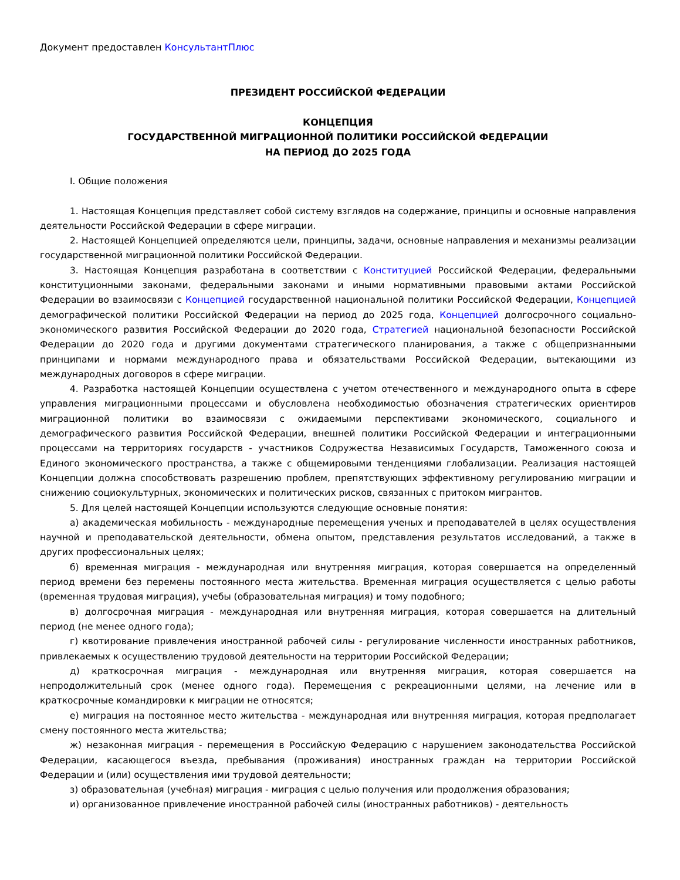Документ предоставлен КонсультантПлюс
ПРЕЗИДЕНТ РОССИЙСКОЙ ФЕДЕРАЦИИ
КОНЦЕПЦИЯ
ГОСУДАРСТВЕННОЙ МИГРАЦИОННОЙ ПОЛИТИКИ РОССИЙСКОЙ ФЕДЕРАЦИИ
НА ПЕРИОД ДО 2025 ГОДА
I. Общие положения
1. Настоящая Концепция представляет собой систему взглядов на содержание, принципы и основные направления деятельности Российской Федерации в сфере миграции.
2. Настоящей Концепцией определяются цели, принципы, задачи, основные направления и механизмы реализации государственной миграционной политики Российской Федерации.
3. Настоящая Концепция разработана в соответствии с Конституцией Российской Федерации, федеральными конституционными законами, федеральными законами и иными нормативными правовыми актами Российской Федерации во взаимосвязи с Концепцией государственной национальной политики Российской Федерации, Концепцией демографической политики Российской Федерации на период до 2025 года, Концепцией долгосрочного социально-экономического развития Российской Федерации до 2020 года, Стратегией национальной безопасности Российской Федерации до 2020 года и другими документами стратегического планирования, а также с общепризнанными принципами и нормами международного права и обязательствами Российской Федерации, вытекающими из международных договоров в сфере миграции.
4. Разработка настоящей Концепции осуществлена с учетом отечественного и международного опыта в сфере управления миграционными процессами и обусловлена необходимостью обозначения стратегических ориентиров миграционной политики во взаимосвязи с ожидаемыми перспективами экономического, социального и демографического развития Российской Федерации, внешней политики Российской Федерации и интеграционными процессами на территориях государств - участников Содружества Независимых Государств, Таможенного союза и Единого экономического пространства, а также с общемировыми тенденциями глобализации. Реализация настоящей Концепции должна способствовать разрешению проблем, препятствующих эффективному регулированию миграции и снижению социокультурных, экономических и политических рисков, связанных с притоком мигрантов.
5. Для целей настоящей Концепции используются следующие основные понятия:
а) академическая мобильность - международные перемещения ученых и преподавателей в целях осуществления научной и преподавательской деятельности, обмена опытом, представления результатов исследований, а также в других профессиональных целях;
б) временная миграция - международная или внутренняя миграция, которая совершается на определенный период времени без перемены постоянного места жительства. Временная миграция осуществляется с целью работы (временная трудовая миграция), учебы (образовательная миграция) и тому подобного;
в) долгосрочная миграция - международная или внутренняя миграция, которая совершается на длительный период (не менее одного года);
г) квотирование привлечения иностранной рабочей силы - регулирование численности иностранных работников, привлекаемых к осуществлению трудовой деятельности на территории Российской Федерации;
д) краткосрочная миграция - международная или внутренняя миграция, которая совершается на непродолжительный срок (менее одного года). Перемещения с рекреационными целями, на лечение или в краткосрочные командировки к миграции не относятся;
е) миграция на постоянное место жительства - международная или внутренняя миграция, которая предполагает смену постоянного места жительства;
ж) незаконная миграция - перемещения в Российскую Федерацию с нарушением законодательства Российской Федерации, касающегося въезда, пребывания (проживания) иностранных граждан на территории Российской Федерации и (или) осуществления ими трудовой деятельности;
з) образовательная (учебная) миграция - миграция с целью получения или продолжения образования;
и) организованное привлечение иностранной рабочей силы (иностранных работников) - деятельность